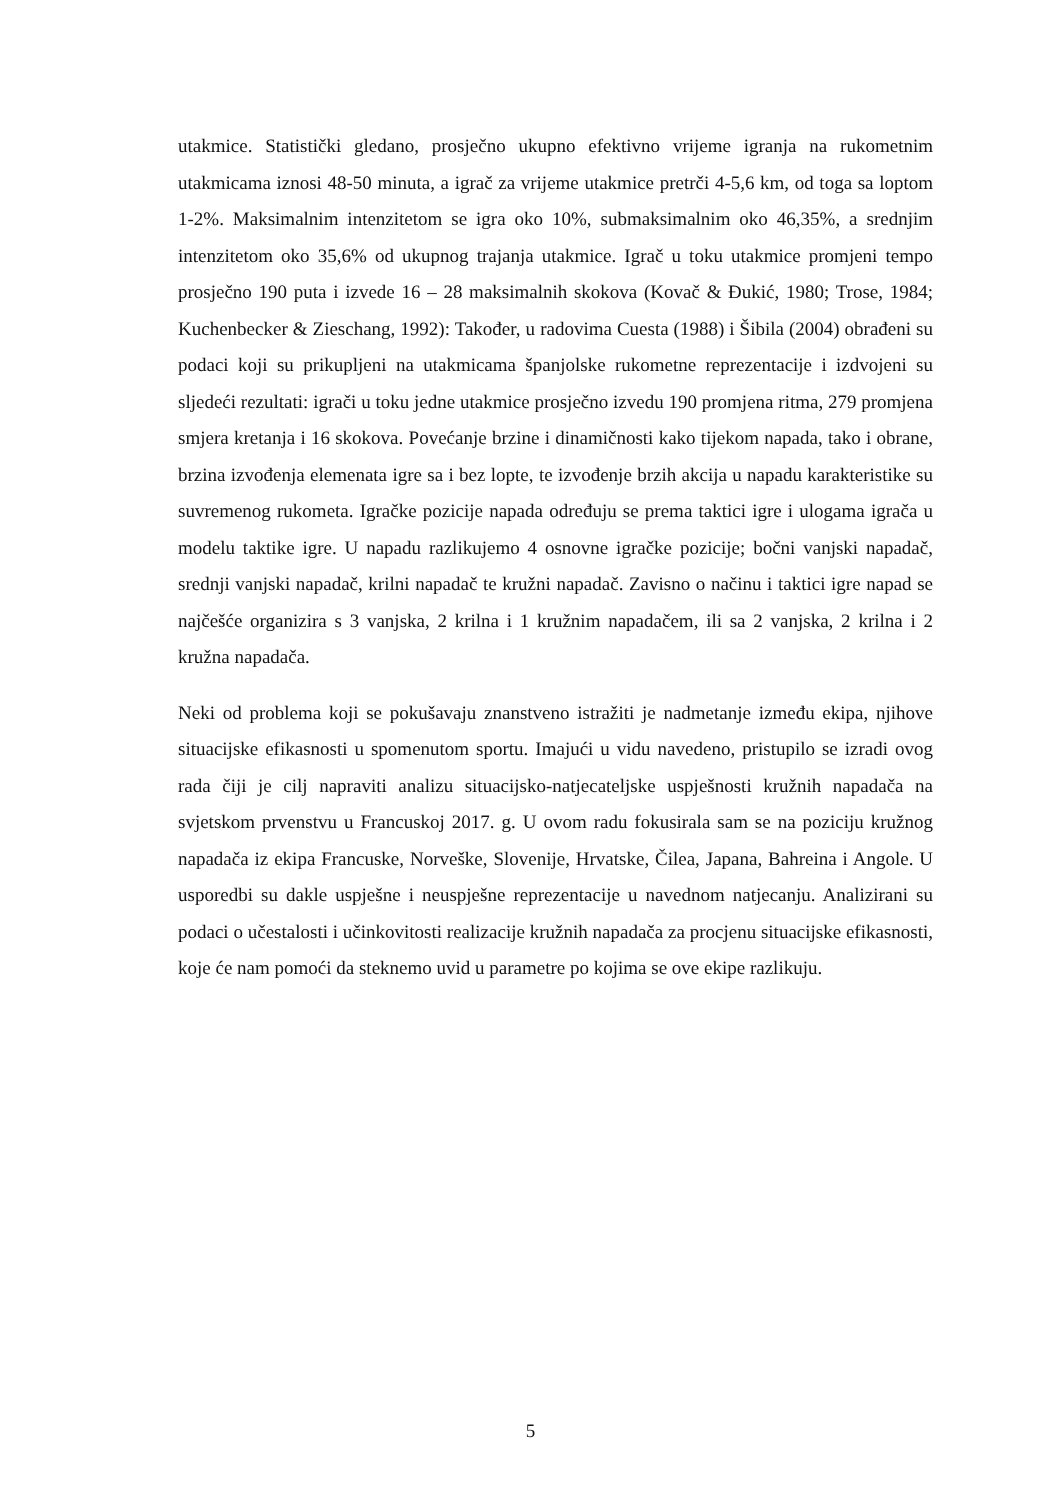utakmice. Statistički gledano, prosječno ukupno efektivno vrijeme igranja na rukometnim utakmicama iznosi 48-50 minuta, a igrač za vrijeme utakmice pretrči 4-5,6 km, od toga sa loptom 1-2%. Maksimalnim intenzitetom se igra oko 10%, submaksimalnim oko 46,35%, a srednjim intenzitetom oko 35,6% od ukupnog trajanja utakmice. Igrač u toku utakmice promjeni tempo prosječno 190 puta i izvede 16 – 28 maksimalnih skokova (Kovač & Đukić, 1980; Trose, 1984; Kuchenbecker & Zieschang, 1992): Također, u radovima Cuesta (1988) i Šibila (2004) obrađeni su podaci koji su prikupljeni na utakmicama španjolske rukometne reprezentacije i izdvojeni su sljedeći rezultati: igrači u toku jedne utakmice prosječno izvedu 190 promjena ritma, 279 promjena smjera kretanja i 16 skokova. Povećanje brzine i dinamičnosti kako tijekom napada, tako i obrane, brzina izvođenja elemenata igre sa i bez lopte, te izvođenje brzih akcija u napadu karakteristike su suvremenog rukometa. Igračke pozicije napada određuju se prema taktici igre i ulogama igrača u modelu taktike igre. U napadu razlikujemo 4 osnovne igračke pozicije; bočni vanjski napadač, srednji vanjski napadač, krilni napadač te kružni napadač. Zavisno o načinu i taktici igre napad se najčešće organizira s 3 vanjska, 2 krilna i 1 kružnim napadačem, ili sa 2 vanjska, 2 krilna i 2 kružna napadača.
Neki od problema koji se pokušavaju znanstveno istražiti je nadmetanje između ekipa, njihove situacijske efikasnosti u spomenutom sportu. Imajući u vidu navedeno, pristupilo se izradi ovog rada čiji je cilj napraviti analizu situacijsko-natjecateljske uspješnosti kružnih napadača na svjetskom prvenstvu u Francuskoj 2017. g. U ovom radu fokusirala sam se na poziciju kružnog napadača iz ekipa Francuske, Norveške, Slovenije, Hrvatske, Čilea, Japana, Bahreina i Angole. U usporedbi su dakle uspješne i neuspješne reprezentacije u navednom natjecanju. Analizirani su podaci o učestalosti i učinkovitosti realizacije kružnih napadača za procjenu situacijske efikasnosti, koje će nam pomoći da steknemo uvid u parametre po kojima se ove ekipe razlikuju.
5